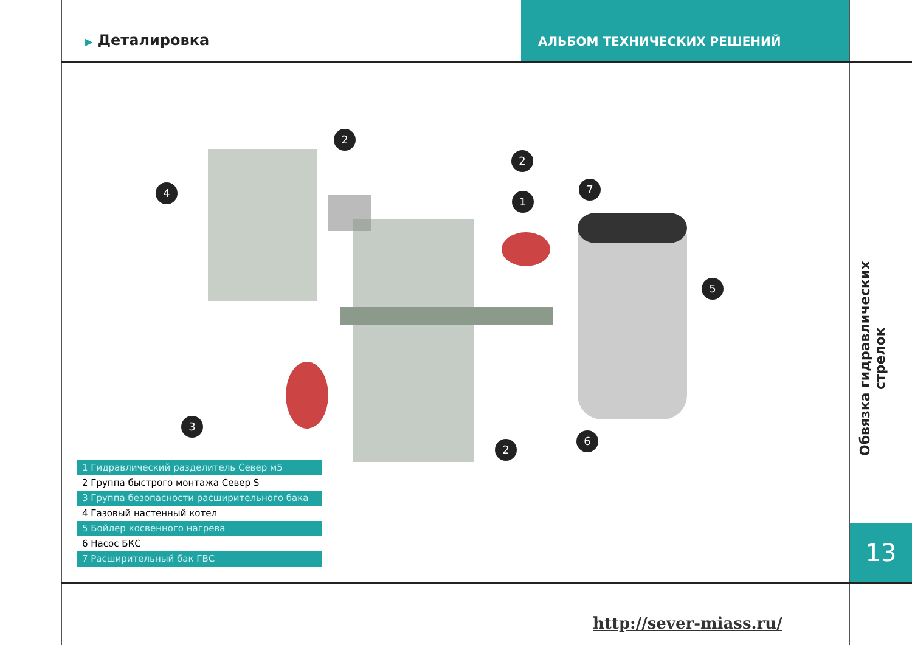▶ Деталировка
АЛЬБОМ ТЕХНИЧЕСКИХ РЕШЕНИЙ
2
2
4
1
7
5
3
2
6
Обвязка гидравлических стрелок
13
1 Гидравлический разделитель Север м5
2 Группа быстрого монтажа Север S
3 Группа безопасности расширительного бака
4 Газовый настенный котел
5 Бойлер косвенного нагрева
6 Насос БКС
7 Расширительный бак ГВС
http://sever-miass.ru/